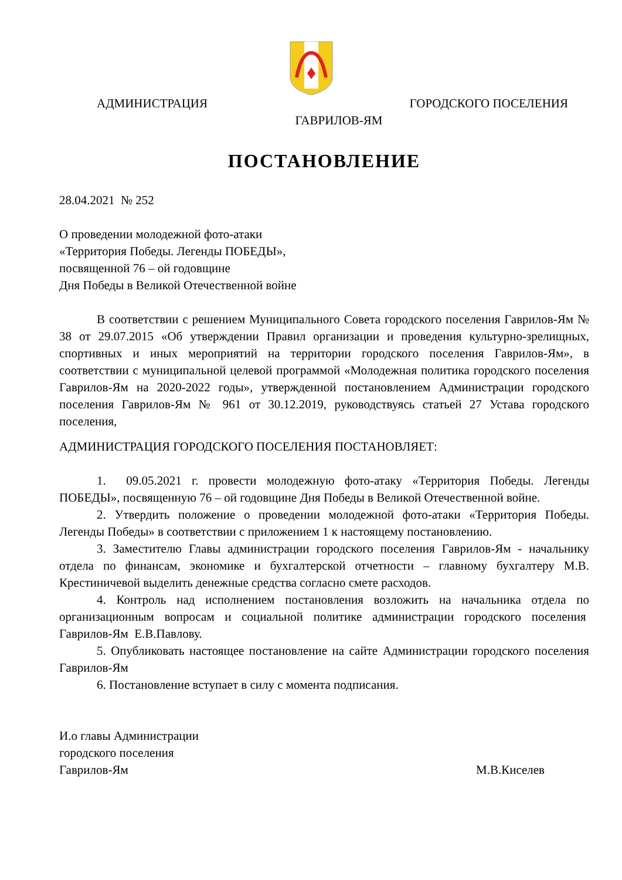АДМИНИСТРАЦИЯ ГОРОДСКОГО ПОСЕЛЕНИЯ
ГАВРИЛОВ-ЯМ
ПОСТАНОВЛЕНИЕ
28.04.2021 № 252
О проведении молодежной фото-атаки
«Территория Победы. Легенды ПОБЕДЫ»,
посвященной 76 – ой годовщине
Дня Победы в Великой Отечественной войне
В соответствии с решением Муниципального Совета городского поселения Гаврилов-Ям № 38 от 29.07.2015 «Об утверждении Правил организации и проведения культурно-зрелищных, спортивных и иных мероприятий на территории городского поселения Гаврилов-Ям», в соответствии с муниципальной целевой программой «Молодежная политика городского поселения Гаврилов-Ям на 2020-2022 годы», утвержденной постановлением Администрации городского поселения Гаврилов-Ям № 961 от 30.12.2019, руководствуясь статьей 27 Устава городского поселения,
АДМИНИСТРАЦИЯ ГОРОДСКОГО ПОСЕЛЕНИЯ ПОСТАНОВЛЯЕТ:
1. 09.05.2021 г. провести молодежную фото-атаку «Территория Победы. Легенды ПОБЕДЫ», посвященную 76 – ой годовщине Дня Победы в Великой Отечественной войне.
2. Утвердить положение о проведении молодежной фото-атаки «Территория Победы. Легенды Победы» в соответствии с приложением 1 к настоящему постановлению.
3. Заместителю Главы администрации городского поселения Гаврилов-Ям - начальнику отдела по финансам, экономике и бухгалтерской отчетности – главному бухгалтеру М.В. Крестиничевой выделить денежные средства согласно смете расходов.
4. Контроль над исполнением постановления возложить на начальника отдела по организационным вопросам и социальной политике администрации городского поселения Гаврилов-Ям Е.В.Павлову.
5. Опубликовать настоящее постановление на сайте Администрации городского поселения Гаврилов-Ям
6. Постановление вступает в силу с момента подписания.
И.о главы Администрации
городского поселения
Гаврилов-Ям М.В.Киселев